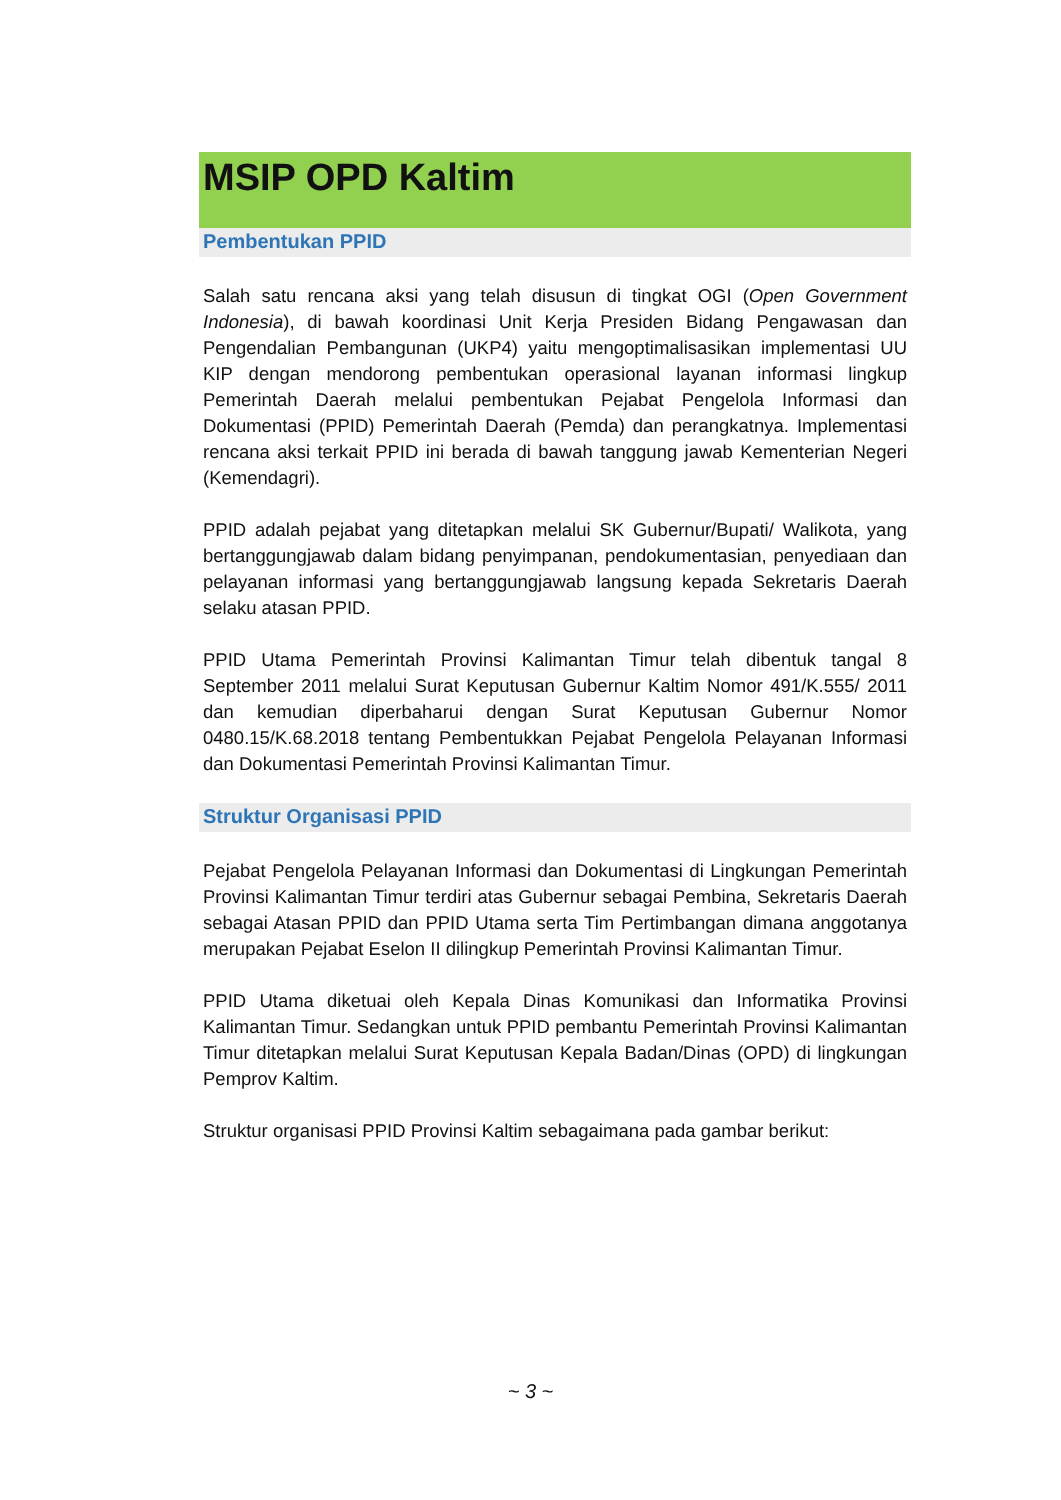MSIP OPD Kaltim
Pembentukan PPID
Salah satu rencana aksi yang telah disusun di tingkat OGI (Open Government Indonesia), di bawah koordinasi Unit Kerja Presiden Bidang Pengawasan dan Pengendalian Pembangunan (UKP4) yaitu mengoptimalisasikan implementasi UU KIP dengan mendorong pembentukan operasional layanan informasi lingkup Pemerintah Daerah melalui pembentukan Pejabat Pengelola Informasi dan Dokumentasi (PPID) Pemerintah Daerah (Pemda) dan perangkatnya. Implementasi rencana aksi terkait PPID ini berada di bawah tanggung jawab Kementerian Negeri (Kemendagri).
PPID adalah pejabat yang ditetapkan melalui SK Gubernur/Bupati/ Walikota, yang bertanggungjawab dalam bidang penyimpanan, pendokumentasian, penyediaan dan pelayanan informasi yang bertanggungjawab langsung kepada Sekretaris Daerah selaku atasan PPID.
PPID Utama Pemerintah Provinsi Kalimantan Timur telah dibentuk tangal 8 September 2011 melalui Surat Keputusan Gubernur Kaltim Nomor 491/K.555/ 2011 dan kemudian diperbaharui dengan Surat Keputusan Gubernur Nomor 0480.15/K.68.2018 tentang Pembentukkan Pejabat Pengelola Pelayanan Informasi dan Dokumentasi Pemerintah Provinsi Kalimantan Timur.
Struktur Organisasi PPID
Pejabat Pengelola Pelayanan Informasi dan Dokumentasi di Lingkungan Pemerintah Provinsi Kalimantan Timur terdiri atas Gubernur sebagai Pembina, Sekretaris Daerah sebagai Atasan PPID dan PPID Utama serta Tim Pertimbangan dimana anggotanya merupakan Pejabat Eselon II dilingkup Pemerintah Provinsi Kalimantan Timur.
PPID Utama diketuai oleh Kepala Dinas Komunikasi dan Informatika Provinsi Kalimantan Timur. Sedangkan untuk PPID pembantu Pemerintah Provinsi Kalimantan Timur ditetapkan melalui Surat Keputusan Kepala Badan/Dinas (OPD) di lingkungan Pemprov Kaltim.
Struktur organisasi PPID Provinsi Kaltim sebagaimana pada gambar berikut:
~ 3 ~